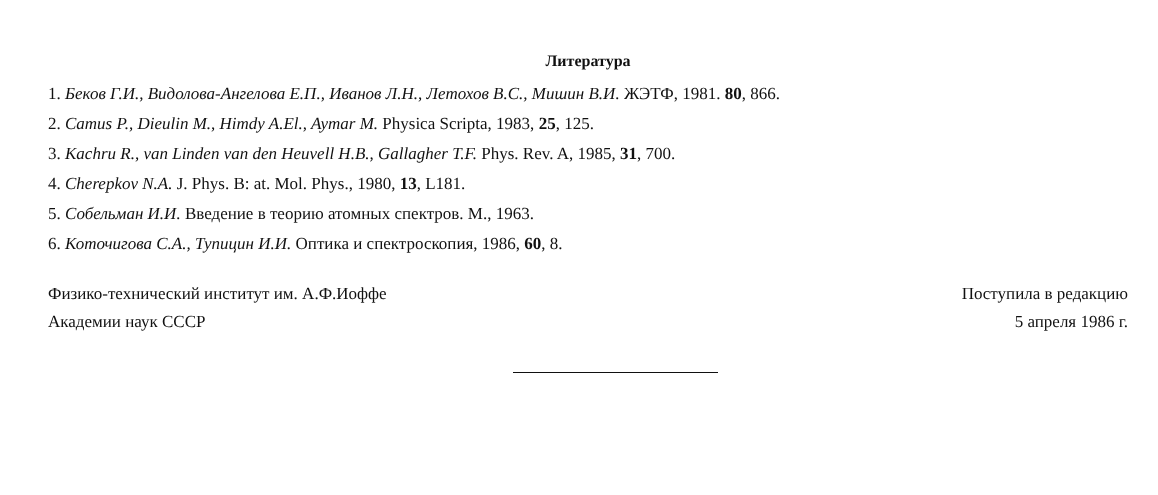Литература
1. Беков Г.И., Видолова-Ангелова Е.П., Иванов Л.Н., Летохов В.С., Мишин В.И. ЖЭТФ, 1981. 80, 866.
2. Camus P., Dieulin M., Himdy A.El., Aymar M. Physica Scripta, 1983, 25, 125.
3. Kachru R., van Linden van den Heuvell H.B., Gallagher T.F. Phys. Rev. A, 1985, 31, 700.
4. Cherepkov N.A. J. Phys. B: at. Mol. Phys., 1980, 13, L181.
5. Собельман И.И. Введение в теорию атомных спектров. М., 1963.
6. Коточигова С.А., Тупицин И.И. Оптика и спектроскопия, 1986, 60, 8.
Физико-технический институт им. А.Ф.Иоффе
Академии наук СССР
Поступила в редакцию
5 апреля 1986 г.